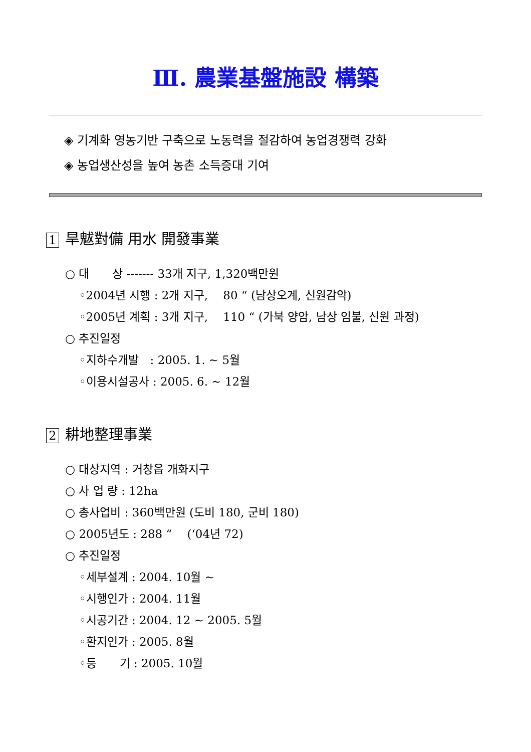Ⅲ. 農業基盤施設 構築
◈ 기계화 영농기반 구축으로 노동력을 절감하여 농업경쟁력 강화
◈ 농업생산성을 높여 농촌 소득증대 기여
1 旱魃對備 用水 開發事業
○ 대　　상 ------- 33개 지구, 1,320백만원
◦2004년 시행 : 2개 지구, 　80 “ (남상오계, 신원감악)
◦2005년 계획 : 3개 지구, 　110 “ (가북 양암, 남상 임불, 신원 과정)
○ 추진일정
◦지하수개발　: 2005. 1. ~ 5월
◦이용시설공사 : 2005. 6. ~ 12월
2 耕地整理事業
○ 대상지역 : 거창읍 개화지구
○ 사 업 량 : 12ha
○ 총사업비 : 360백만원 (도비 180, 군비 180)
○ 2005년도 : 288 “ 　(‘04년 72)
○ 추진일정
◦세부설계 : 2004. 10월 ~
◦시행인가 : 2004. 11월
◦시공기간 : 2004. 12 ~ 2005. 5월
◦환지인가 : 2005. 8월
◦등　　기 : 2005. 10월